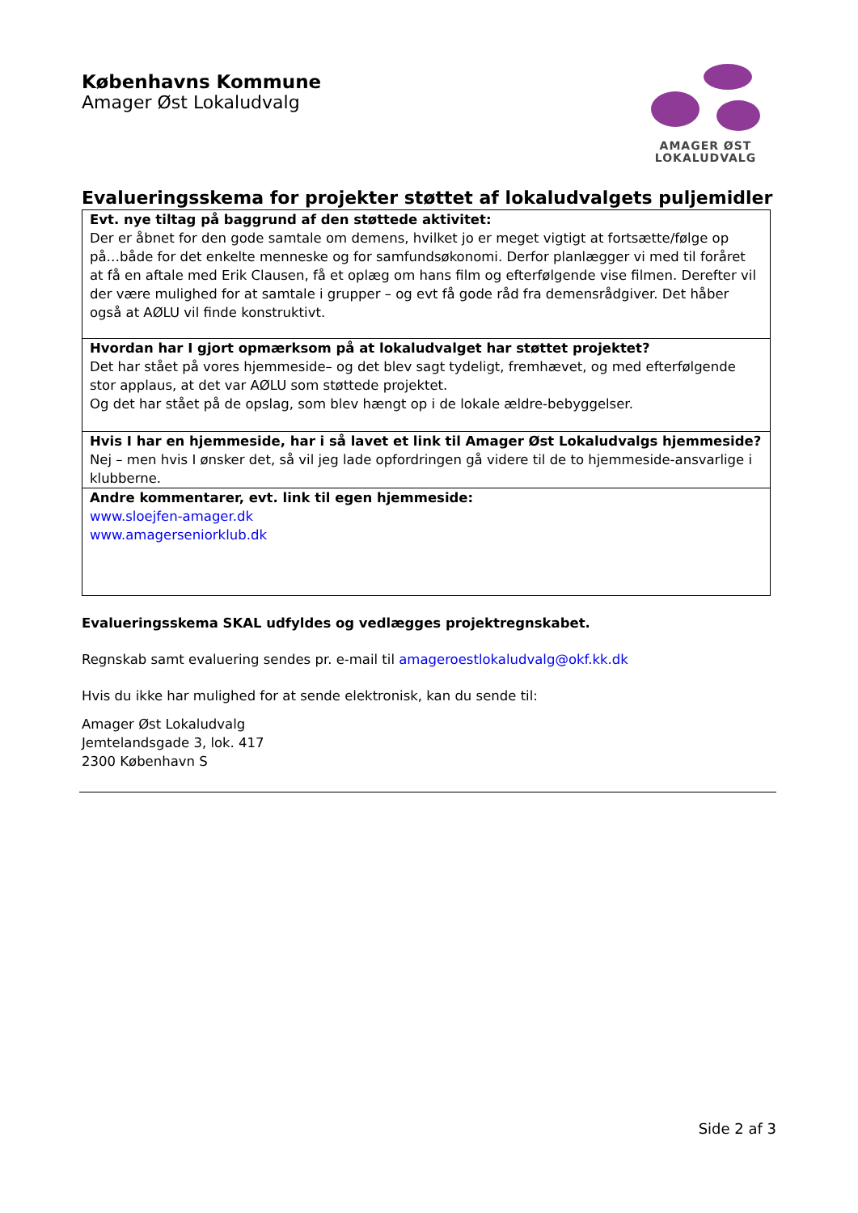Københavns Kommune
Amager Øst Lokaludvalg
AMAGER ØST
LOKALUDVALG
Evalueringsskema for projekter støttet af lokaludvalgets puljemidler
| Evt. nye tiltag på baggrund af den støttede aktivitet: Der er åbnet for den gode samtale om demens, hvilket jo er meget vigtigt at fortsætte/følge op på…både for det enkelte menneske og for samfundsøkonomi. Derfor planlægger vi med til foråret at få en aftale med Erik Clausen, få et oplæg om hans film og efterfølgende vise filmen. Derefter vil der være mulighed for at samtale i grupper – og evt få gode råd fra demensrådgiver. Det håber også at AØLU vil finde konstruktivt. |
| Hvordan har I gjort opmærksom på at lokaludvalget har støttet projektet? Det har stået på vores hjemmeside– og det blev sagt tydeligt, fremhævet, og med efterfølgende stor applaus, at det var AØLU som støttede projektet. Og det har stået på de opslag, som blev hængt op i de lokale ældre-bebyggelser. |
| Hvis I har en hjemmeside, har i så lavet et link til Amager Øst Lokaludvalgs hjemmeside? Nej – men hvis I ønsker det, så vil jeg lade opfordringen gå videre til de to hjemmeside-ansvarlige i klubberne. |
| Andre kommentarer, evt. link til egen hjemmeside: www.sloejfen-amager.dk www.amagerseniorklub.dk |
Evalueringsskema SKAL udfyldes og vedlægges projektregnskabet.
Regnskab samt evaluering sendes pr. e-mail til amageroestlokaludvalg@okf.kk.dk
Hvis du ikke har mulighed for at sende elektronisk, kan du sende til:
Amager Øst Lokaludvalg
Jemtelandsgade 3, lok. 417
2300 København S
Side 2 af 3